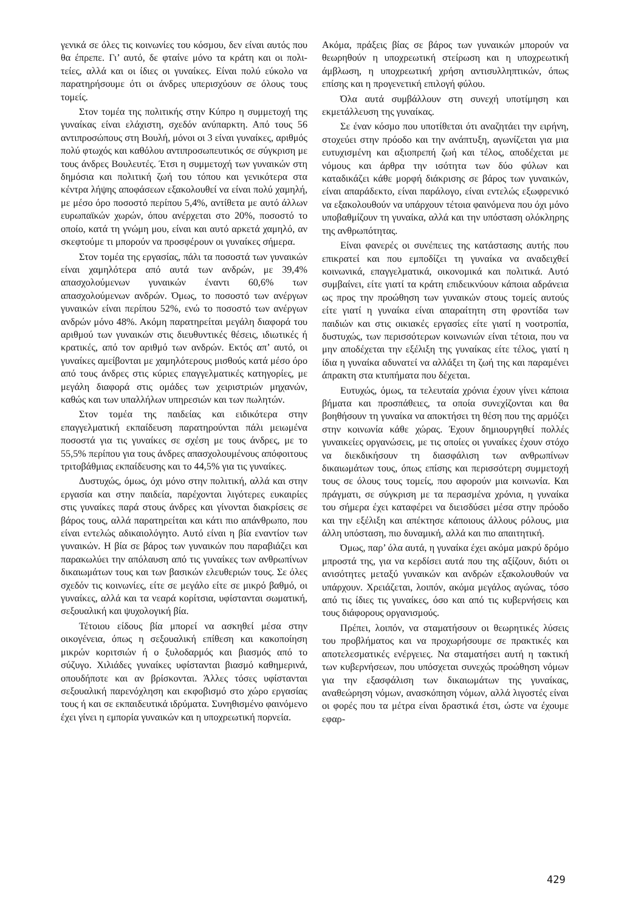γενικά σε όλες τις κοινωνίες του κόσμου, δεν είναι αυτός που θα έπρεπε. Γι’ αυτό, δε φταίνε μόνο τα κράτη και οι πολι- τείες, αλλά και οι ίδιες οι γυναίκες. Είναι πολύ εύκολο να παρατηρήσουμε ότι οι άνδρες υπερισχύουν σε όλους τους τομείς.
Στον τομέα της πολιτικής στην Κύπρο η συμμετοχή της γυναίκας είναι ελάχιστη, σχεδόν ανύπαρκτη. Από τους 56 αντιπροσώπους στη Βουλή, μόνοι οι 3 είναι γυναίκες, αριθμός πολύ φτωχός και καθόλου αντιπροσωπευτικός σε σύγκριση με τους άνδρες Βουλευτές. Έτσι η συμμετοχή των γυναικών στη δημόσια και πολιτική ζωή του τόπου και γενικότερα στα κέντρα λήψης αποφάσεων εξακολουθεί να είναι πολύ χαμηλή, με μέσο όρο ποσοστό περίπου 5,4%, αντίθετα με αυτό άλλων ευρωπαϊκών χωρών, όπου ανέρχεται στο 20%, ποσοστό το οποίο, κατά τη γνώμη μου, είναι και αυτό αρκετά χαμηλό, αν σκεφτούμε τι μπορούν να προσφέρουν οι γυναίκες σήμερα.
Στον τομέα της εργασίας, πάλι τα ποσοστά των γυναικών είναι χαμηλότερα από αυτά των ανδρών, με 39,4% απασχολούμενων γυναικών έναντι 60,6% των απασχολούμενων ανδρών. Όμως, το ποσοστό των ανέργων γυναικών είναι περίπου 52%, ενώ το ποσοστό των ανέργων ανδρών μόνο 48%. Ακόμη παρατηρείται μεγάλη διαφορά του αριθμού των γυναικών στις διευθυντικές θέσεις, ιδιωτικές ή κρατικές, από τον αριθμό των ανδρών. Εκτός απ’ αυτό, οι γυναίκες αμείβονται με χαμηλότερους μισθούς κατά μέσο όρο από τους άνδρες στις κύριες επαγγελματικές κατηγορίες, με μεγάλη διαφορά στις ομάδες των χειριστριών μηχανών, καθώς και των υπαλλήλων υπηρεσιών και των πωλητών.
Στον τομέα της παιδείας και ειδικότερα στην επαγγελματική εκπαίδευση παρατηρούνται πάλι μειωμένα ποσοστά για τις γυναίκες σε σχέση με τους άνδρες, με το 55,5% περίπου για τους άνδρες απασχολουμένους απόφοιτους τριτοβάθμιας εκπαίδευσης και το 44,5% για τις γυναίκες.
Δυστυχώς, όμως, όχι μόνο στην πολιτική, αλλά και στην εργασία και στην παιδεία, παρέχονται λιγότερες ευκαιρίες στις γυναίκες παρά στους άνδρες και γίνονται διακρίσεις σε βάρος τους, αλλά παρατηρείται και κάτι πιο απάνθρωπο, που είναι εντελώς αδικαιολόγητο. Αυτό είναι η βία εναντίον των γυναικών. Η βία σε βάρος των γυναικών που παραβιάζει και παρακωλύει την απόλαυση από τις γυναίκες των ανθρωπίνων δικαιωμάτων τους και των βασικών ελευθεριών τους. Σε όλες σχεδόν τις κοινωνίες, είτε σε μεγάλο είτε σε μικρό βαθμό, οι γυναίκες, αλλά και τα νεαρά κορίτσια, υφίστανται σωματική, σεξουαλική και ψυχολογική βία.
Τέτοιου είδους βία μπορεί να ασκηθεί μέσα στην οικογένεια, όπως η σεξουαλική επίθεση και κακοποίηση μικρών κοριτσιών ή ο ξυλοδαρμός και βιασμός από το σύζυγο. Χιλιάδες γυναίκες υφίστανται βιασμό καθημερινά, οπουδήποτε και αν βρίσκονται. Άλλες τόσες υφίστανται σεξουαλική παρενόχληση και εκφοβισμό στο χώρο εργασίας τους ή και σε εκπαιδευτικά ιδρύματα. Συνηθισμένο φαινόμενο έχει γίνει η εμπορία γυναικών και η υποχρεωτική πορνεία.
Ακόμα, πράξεις βίας σε βάρος των γυναικών μπορούν να θεωρηθούν η υποχρεωτική στείρωση και η υποχρεωτική άμβλωση, η υποχρεωτική χρήση αντισυλληπτικών, όπως επίσης και η προγενετική επιλογή φύλου.
Όλα αυτά συμβάλλουν στη συνεχή υποτίμηση και εκμετάλλευση της γυναίκας.
Σε έναν κόσμο που υποτίθεται ότι αναζητάει την ειρήνη, στοχεύει στην πρόοδο και την ανάπτυξη, αγωνίζεται για μια ευτυχισμένη και αξιοπρεπή ζωή και τέλος, αποδέχεται με νόμους και άρθρα την ισότητα των δύο φύλων και καταδικάζει κάθε μορφή διάκρισης σε βάρος των γυναικών, είναι απαράδεκτο, είναι παράλογο, είναι εντελώς εξωφρενικό να εξακολουθούν να υπάρχουν τέτοια φαινόμενα που όχι μόνο υποβαθμίζουν τη γυναίκα, αλλά και την υπόσταση ολόκληρης της ανθρωπότητας.
Είναι φανερές οι συνέπειες της κατάστασης αυτής που επικρατεί και που εμποδίζει τη γυναίκα να αναδειχθεί κοινωνικά, επαγγελματικά, οικονομικά και πολιτικά. Αυτό συμβαίνει, είτε γιατί τα κράτη επιδεικνύουν κάποια αδράνεια ως προς την προώθηση των γυναικών στους τομείς αυτούς είτε γιατί η γυναίκα είναι απαραίτητη στη φροντίδα των παιδιών και στις οικιακές εργασίες είτε γιατί η νοοτροπία, δυστυχώς, των περισσότερων κοινωνιών είναι τέτοια, που να μην αποδέχεται την εξέλιξη της γυναίκας είτε τέλος, γιατί η ίδια η γυναίκα αδυνατεί να αλλάξει τη ζωή της και παραμένει άπρακτη στα κτυπήματα που δέχεται.
Ευτυχώς, όμως, τα τελευταία χρόνια έχουν γίνει κάποια βήματα και προσπάθειες, τα οποία συνεχίζονται και θα βοηθήσουν τη γυναίκα να αποκτήσει τη θέση που της αρμόζει στην κοινωνία κάθε χώρας. Έχουν δημιουργηθεί πολλές γυναικείες οργανώσεις, με τις οποίες οι γυναίκες έχουν στόχο να διεκδικήσουν τη διασφάλιση των ανθρωπίνων δικαιωμάτων τους, όπως επίσης και περισσότερη συμμετοχή τους σε όλους τους τομείς, που αφορούν μια κοινωνία. Και πράγματι, σε σύγκριση με τα περασμένα χρόνια, η γυναίκα του σήμερα έχει καταφέρει να διεισδύσει μέσα στην πρόοδο και την εξέλιξη και απέκτησε κάποιους άλλους ρόλους, μια άλλη υπόσταση, πιο δυναμική, αλλά και πιο απαιτητική.
Όμως, παρ’ όλα αυτά, η γυναίκα έχει ακόμα μακρύ δρόμο μπροστά της, για να κερδίσει αυτά που της αξίζουν, διότι οι ανισότητες μεταξύ γυναικών και ανδρών εξακολουθούν να υπάρχουν. Χρειάζεται, λοιπόν, ακόμα μεγάλος αγώνας, τόσο από τις ίδιες τις γυναίκες, όσο και από τις κυβερνήσεις και τους διάφορους οργανισμούς.
Πρέπει, λοιπόν, να σταματήσουν οι θεωρητικές λύσεις του προβλήματος και να προχωρήσουμε σε πρακτικές και αποτελεσματικές ενέργειες. Να σταματήσει αυτή η τακτική των κυβερνήσεων, που υπόσχεται συνεχώς προώθηση νόμων για την εξασφάλιση των δικαιωμάτων της γυναίκας, αναθεώρηση νόμων, ανασκόπηση νόμων, αλλά λιγοστές είναι οι φορές που τα μέτρα είναι δραστικά έτσι, ώστε να έχουμε εφαρ-
429